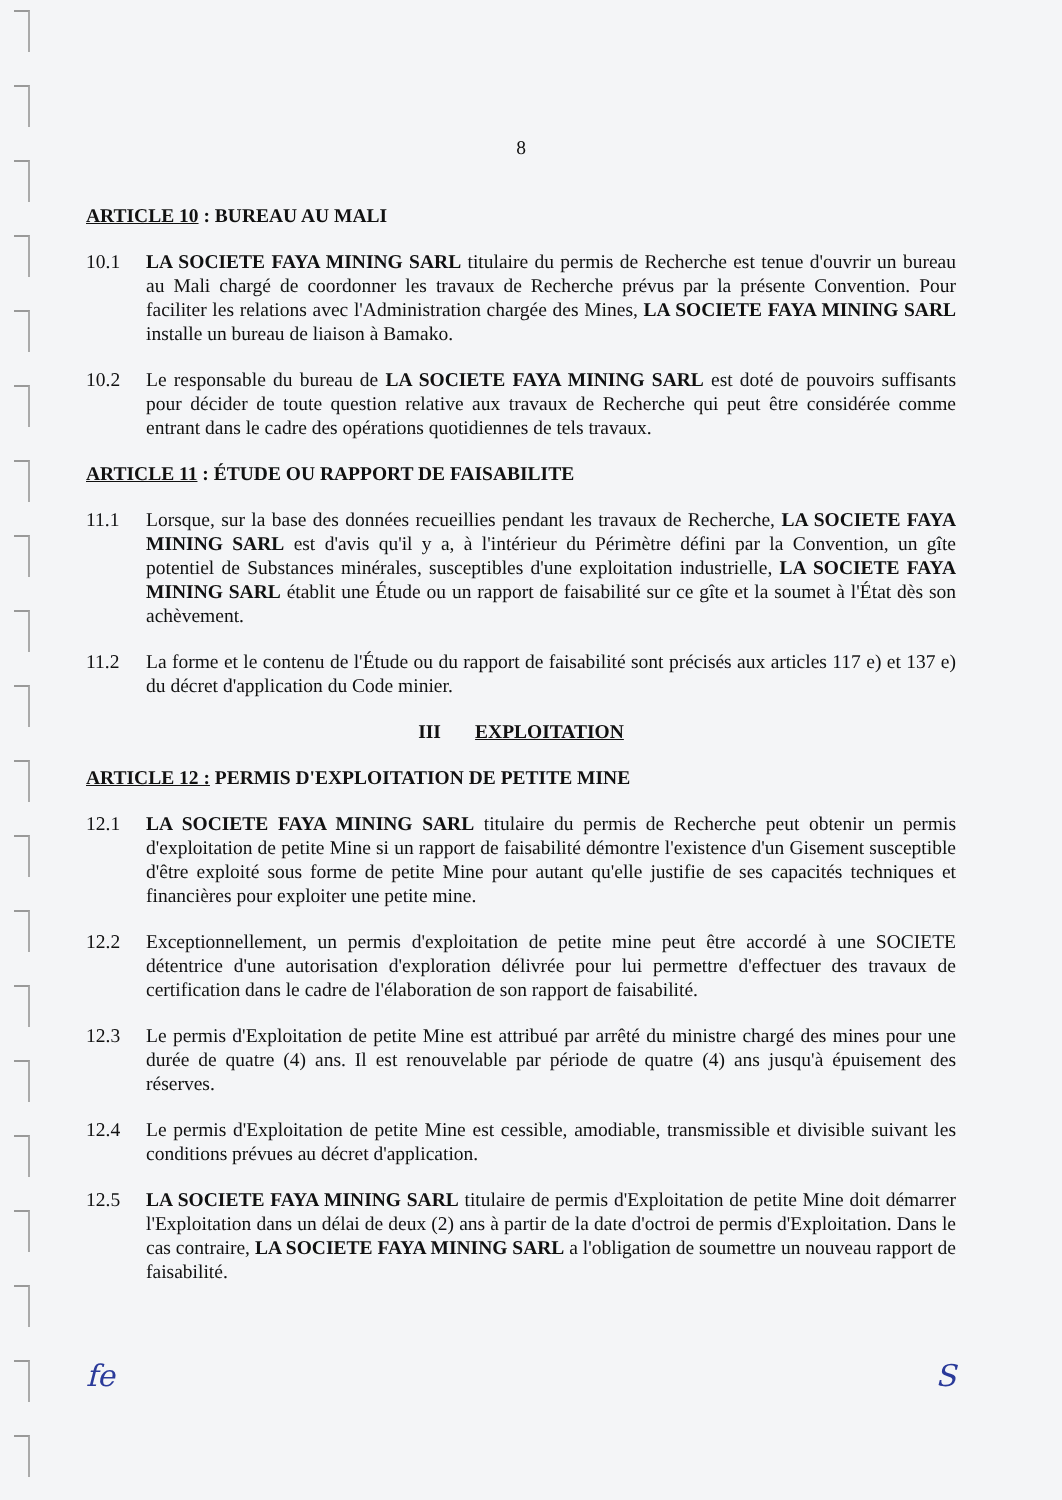8
ARTICLE 10 : BUREAU AU MALI
10.1 LA SOCIETE FAYA MINING SARL titulaire du permis de Recherche est tenue d'ouvrir un bureau au Mali chargé de coordonner les travaux de Recherche prévus par la présente Convention. Pour faciliter les relations avec l'Administration chargée des Mines, LA SOCIETE FAYA MINING SARL installe un bureau de liaison à Bamako.
10.2 Le responsable du bureau de LA SOCIETE FAYA MINING SARL est doté de pouvoirs suffisants pour décider de toute question relative aux travaux de Recherche qui peut être considérée comme entrant dans le cadre des opérations quotidiennes de tels travaux.
ARTICLE 11 : ÉTUDE OU RAPPORT DE FAISABILITE
11.1 Lorsque, sur la base des données recueillies pendant les travaux de Recherche, LA SOCIETE FAYA MINING SARL est d'avis qu'il y a, à l'intérieur du Périmètre défini par la Convention, un gîte potentiel de Substances minérales, susceptibles d'une exploitation industrielle, LA SOCIETE FAYA MINING SARL établit une Étude ou un rapport de faisabilité sur ce gîte et la soumet à l'État dès son achèvement.
11.2 La forme et le contenu de l'Étude ou du rapport de faisabilité sont précisés aux articles 117 e) et 137 e) du décret d'application du Code minier.
III EXPLOITATION
ARTICLE 12 : PERMIS D'EXPLOITATION DE PETITE MINE
12.1 LA SOCIETE FAYA MINING SARL titulaire du permis de Recherche peut obtenir un permis d'exploitation de petite Mine si un rapport de faisabilité démontre l'existence d'un Gisement susceptible d'être exploité sous forme de petite Mine pour autant qu'elle justifie de ses capacités techniques et financières pour exploiter une petite mine.
12.2 Exceptionnellement, un permis d'exploitation de petite mine peut être accordé à une SOCIETE détentrice d'une autorisation d'exploration délivrée pour lui permettre d'effectuer des travaux de certification dans le cadre de l'élaboration de son rapport de faisabilité.
12.3 Le permis d'Exploitation de petite Mine est attribué par arrêté du ministre chargé des mines pour une durée de quatre (4) ans. Il est renouvelable par période de quatre (4) ans jusqu'à épuisement des réserves.
12.4 Le permis d'Exploitation de petite Mine est cessible, amodiable, transmissible et divisible suivant les conditions prévues au décret d'application.
12.5 LA SOCIETE FAYA MINING SARL titulaire de permis d'Exploitation de petite Mine doit démarrer l'Exploitation dans un délai de deux (2) ans à partir de la date d'octroi de permis d'Exploitation. Dans le cas contraire, LA SOCIETE FAYA MINING SARL a l'obligation de soumettre un nouveau rapport de faisabilité.
fe S